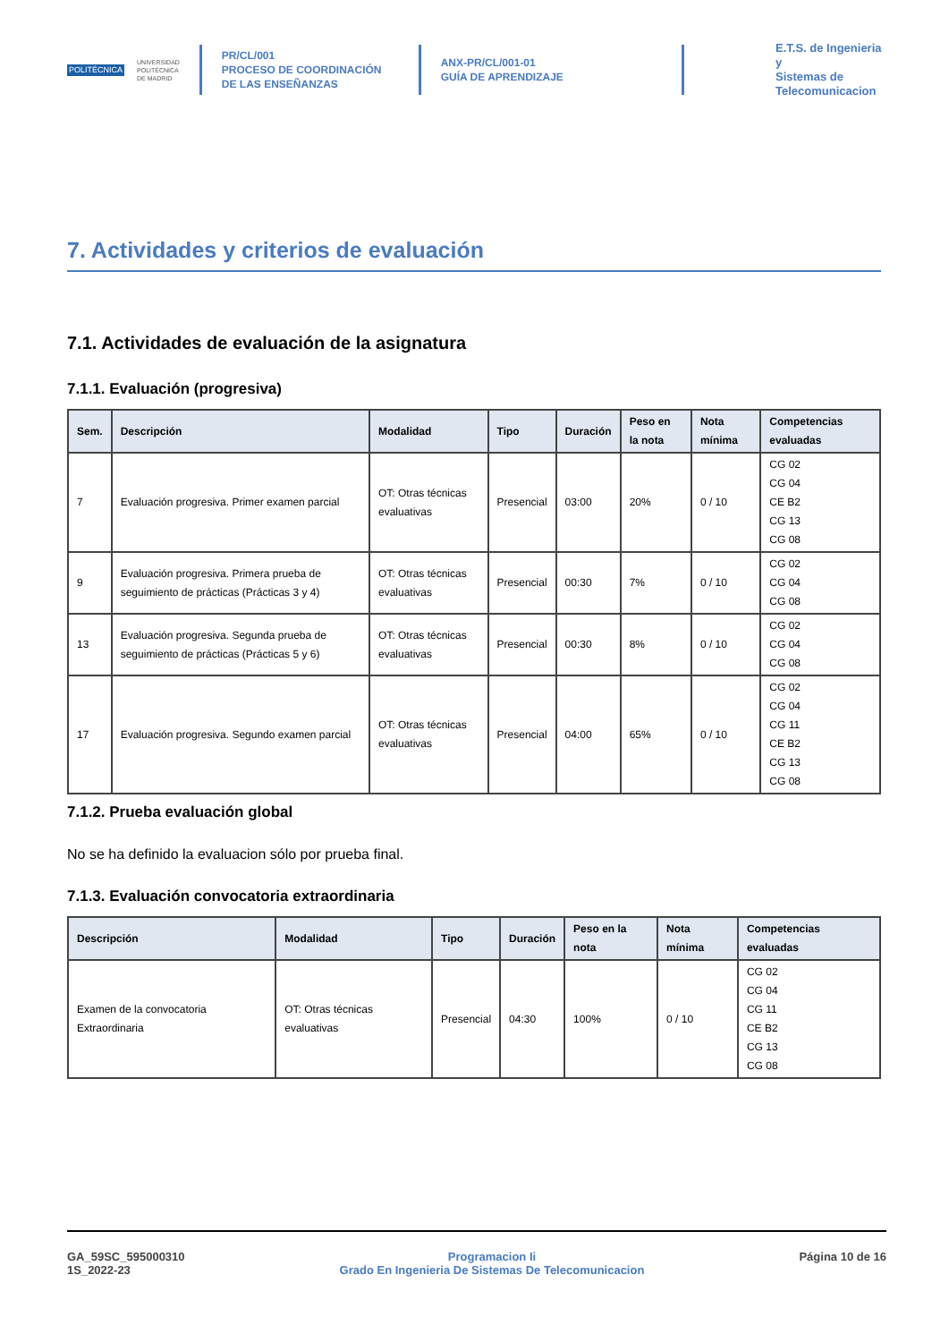POLITÉCNICA
UNIVERSIDAD
POLITÉCNICA
DE MADRID
PR/CL/001
PROCESO DE COORDINACIÓN DE LAS ENSEÑANZAS
ANX-PR/CL/001-01
GUÍA DE APRENDIZAJE
E.T.S. de Ingenieria y
Sistemas de
Telecomunicacion
7. Actividades y criterios de evaluación
7.1. Actividades de evaluación de la asignatura
7.1.1. Evaluación (progresiva)
| Sem. | Descripción | Modalidad | Tipo | Duración | Peso en la nota | Nota mínima | Competencias evaluadas |
| --- | --- | --- | --- | --- | --- | --- | --- |
| 7 | Evaluación progresiva. Primer examen parcial | OT: Otras técnicas evaluativas | Presencial | 03:00 | 20% | 0 / 10 | CG 02 CG 04 CE B2 CG 13 CG 08 |
| 9 | Evaluación progresiva. Primera prueba de seguimiento de prácticas (Prácticas 3 y 4) | OT: Otras técnicas evaluativas | Presencial | 00:30 | 7% | 0 / 10 | CG 02 CG 04 CG 08 |
| 13 | Evaluación progresiva. Segunda prueba de seguimiento de prácticas (Prácticas 5 y 6) | OT: Otras técnicas evaluativas | Presencial | 00:30 | 8% | 0 / 10 | CG 02 CG 04 CG 08 |
| 17 | Evaluación progresiva. Segundo examen parcial | OT: Otras técnicas evaluativas | Presencial | 04:00 | 65% | 0 / 10 | CG 02 CG 04 CG 11 CE B2 CG 13 CG 08 |
7.1.2. Prueba evaluación global
No se ha definido la evaluacion sólo por prueba final.
7.1.3. Evaluación convocatoria extraordinaria
| Descripción | Modalidad | Tipo | Duración | Peso en la nota | Nota mínima | Competencias evaluadas |
| --- | --- | --- | --- | --- | --- | --- |
| Examen de la convocatoria Extraordinaria | OT: Otras técnicas evaluativas | Presencial | 04:30 | 100% | 0 / 10 | CG 02 CG 04 CG 11 CE B2 CG 13 CG 08 |
GA_59SC_595000310
1S_2022-23
Programacion Ii
Grado En Ingenieria De Sistemas De Telecomunicacion
Página 10 de 16